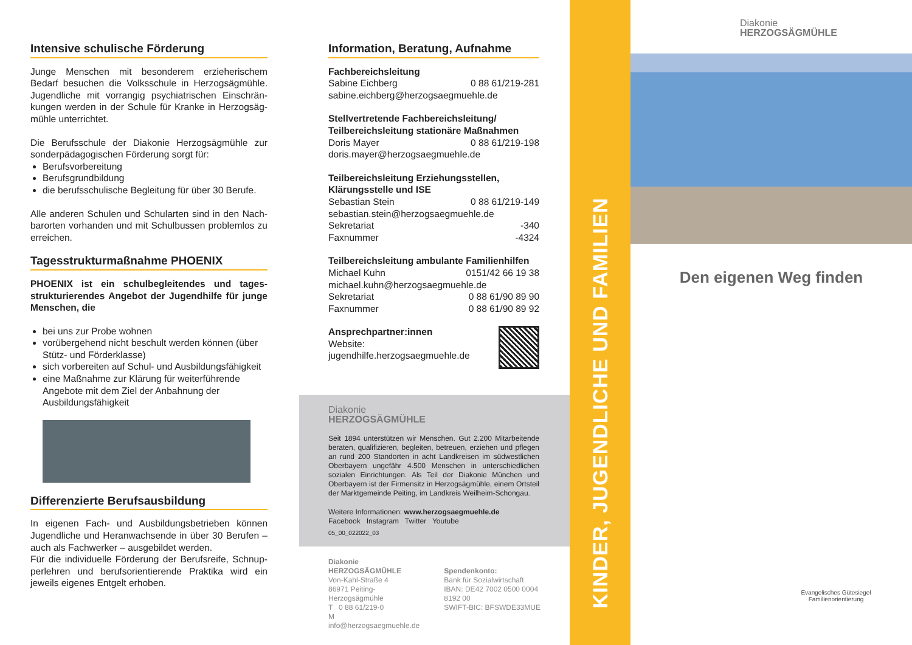Intensive schulische Förderung
Junge Menschen mit besonderem erzieherischem Bedarf besuchen die Volksschule in Herzogsägmühle. Jugendliche mit vorrangig psychiatrischen Einschrän­kungen werden in der Schule für Kranke in Herzogsäg­mühle unterrichtet.
Die Berufsschule der Diakonie Herzogsägmühle zur sonderpädagogischen Förderung sorgt für:
Berufsvorbereitung
Berufsgrundbildung
die berufsschulische Begleitung für über 30 Berufe.
Alle anderen Schulen und Schularten sind in den Nach­barorten vorhanden und mit Schulbussen problemlos zu erreichen.
Tagesstrukturmaßnahme PHOENIX
PHOENIX ist ein schulbegleitendes und tages­strukturierendes Angebot der Jugendhilfe für junge Menschen, die
bei uns zur Probe wohnen
vorübergehend nicht beschult werden können (über Stütz- und Förderklasse)
sich vorbereiten auf Schul- und Ausbildungs­fähigkeit
eine Maßnahme zur Klärung für weiterführende Angebote mit dem Ziel der Anbahnung der Ausbildungsfähigkeit
Differenzierte Berufsausbildung
In eigenen Fach- und Ausbildungsbetrieben können Jugendliche und Heranwachsende in über 30 Berufen – auch als Fachwerker – ausgebildet werden.
Für die individuelle Förderung der Berufsreife, Schnup­perlehren und berufsorientierende Praktika wird ein jeweils eigenes Entgelt erhoben.
Information, Beratung, Aufnahme
Fachbereichsleitung
Sabine Eichberg 0 88 61/219-281
sabine.eichberg@herzogsaegmuehle.de
Stellvertretende Fachbereichsleitung/
Teilbereichsleitung stationäre Maßnahmen
Doris Mayer 0 88 61/219-198
doris.mayer@herzogsaegmuehle.de
Teilbereichsleitung Erziehungsstellen,
Klärungsstelle und ISE
Sebastian Stein 0 88 61/219-149
sebastian.stein@herzogsaegmuehle.de
Sekretariat -340
Faxnummer -4324
Teilbereichsleitung ambulante Familienhilfen
Michael Kuhn 0151/42 66 19 38
michael.kuhn@herzogsaegmuehle.de
Sekretariat 0 88 61/90 89 90
Faxnummer 0 88 61/90 89 92
Ansprechpartner:innen
Website: jugendhilfe.herzogsaegmuehle.de
Diakonie
HERZOGSÄGMÜHLE
Seit 1894 unterstützen wir Menschen. Gut 2.200 Mitarbeitende beraten, qualifizieren, begleiten, betreuen, erziehen und pflegen an rund 200 Standorten in acht Landkreisen im südwestlichen Oberbayern ungefähr 4.500 Menschen in unterschiedlichen sozialen Einrichtungen. Als Teil der Diakonie München und Oberbayern ist der Firmensitz in Herzog­sägmühle, einem Ortsteil der Marktgemeinde Peiting, im Landkreis Weilheim-Schongau.
Weitere Informationen: www.herzogsaegmuehle.de
Facebook Instagram Twitter Youtube
05_00_022022_03
Diakonie HERZOGSÄGMÜHLE
Von-Kahl-Straße 4
86971 Peiting-Herzogsägmühle
T 0 88 61/219-0
M info@herzogsaegmuehle.de
Spendenkonto:
Bank für Sozialwirtschaft
IBAN: DE42 7002 0500 0004 8192 00
SWIFT-BIC: BFSWDE33MUE
KINDER, JUGENDLICHE UND FAMILIEN
Diakonie
HERZOGSÄGMÜHLE
Den eigenen Weg finden
Evangelisches Gütesiegel Familienorientierung